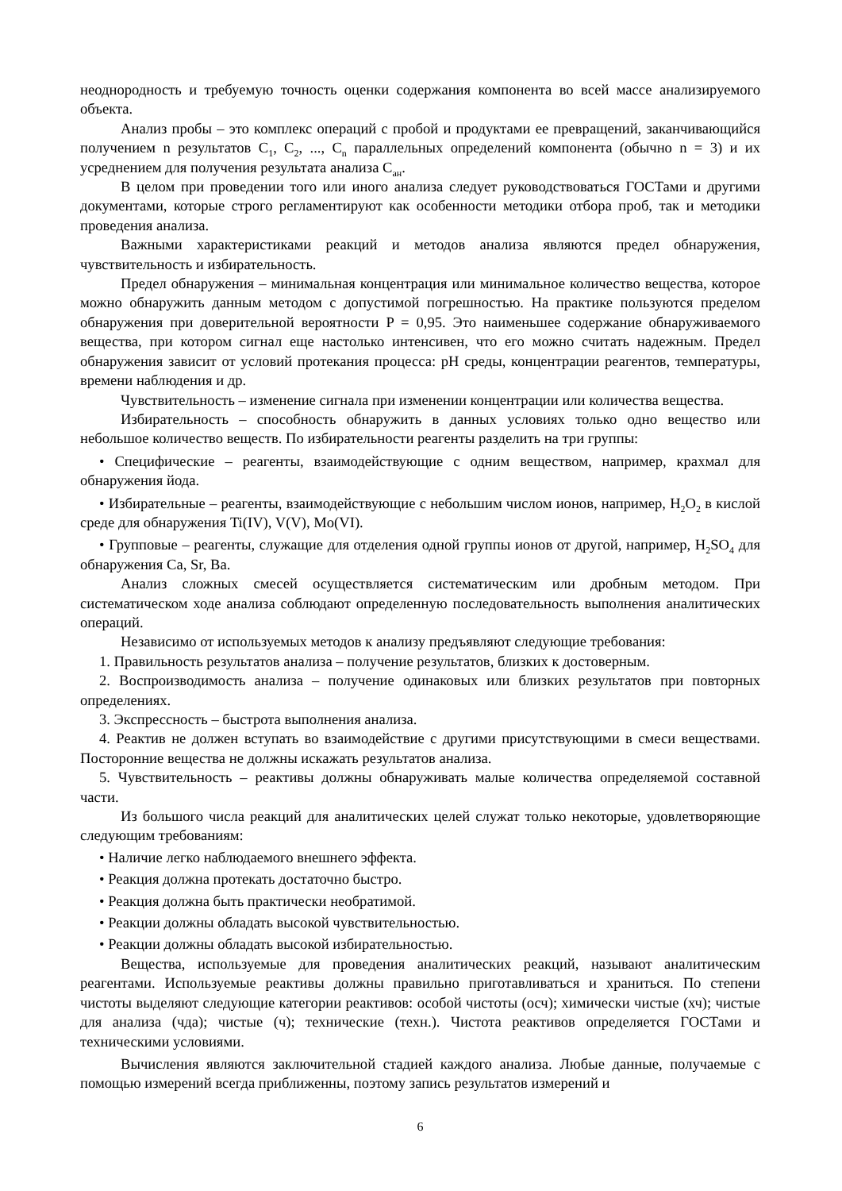неоднородность и требуемую точность оценки содержания компонента во всей массе анализируемого объекта.
Анализ пробы – это комплекс операций с пробой и продуктами ее превращений, заканчивающийся получением n результатов C<sub>1</sub>, C<sub>2</sub>, ..., C<sub>n</sub> параллельных определений компонента (обычно n = 3) и их усреднением для получения результата анализа C<sub>ан</sub>.
В целом при проведении того или иного анализа следует руководствоваться ГОСТами и другими документами, которые строго регламентируют как особенности методики отбора проб, так и методики проведения анализа.
Важными характеристиками реакций и методов анализа являются предел обнаружения, чувствительность и избирательность.
Предел обнаружения – минимальная концентрация или минимальное количество вещества, которое можно обнаружить данным методом с допустимой погрешностью. На практике пользуются пределом обнаружения при доверительной вероятности P = 0,95. Это наименьшее содержание обнаруживаемого вещества, при котором сигнал еще настолько интенсивен, что его можно считать надежным. Предел обнаружения зависит от условий протекания процесса: pH среды, концентрации реагентов, температуры, времени наблюдения и др.
Чувствительность – изменение сигнала при изменении концентрации или количества вещества.
Избирательность – способность обнаружить в данных условиях только одно вещество или небольшое количество веществ. По избирательности реагенты разделить на три группы:
• Специфические – реагенты, взаимодействующие с одним веществом, например, крахмал для обнаружения йода.
• Избирательные – реагенты, взаимодействующие с небольшим числом ионов, например, H<sub>2</sub>O<sub>2</sub> в кислой среде для обнаружения Ti(IV), V(V), Mo(VI).
• Групповые – реагенты, служащие для отделения одной группы ионов от другой, например, H<sub>2</sub>SO<sub>4</sub> для обнаружения Ca, Sr, Ba.
Анализ сложных смесей осуществляется систематическим или дробным методом. При систематическом ходе анализа соблюдают определенную последовательность выполнения аналитических операций.
Независимо от используемых методов к анализу предъявляют следующие требования:
1. Правильность результатов анализа – получение результатов, близких к достоверным.
2. Воспроизводимость анализа – получение одинаковых или близких результатов при повторных определениях.
3. Экспрессность – быстрота выполнения анализа.
4. Реактив не должен вступать во взаимодействие с другими присутствующими в смеси веществами. Посторонние вещества не должны искажать результатов анализа.
5. Чувствительность – реактивы должны обнаруживать малые количества определяемой составной части.
Из большого числа реакций для аналитических целей служат только некоторые, удовлетворяющие следующим требованиям:
• Наличие легко наблюдаемого внешнего эффекта.
• Реакция должна протекать достаточно быстро.
• Реакция должна быть практически необратимой.
• Реакции должны обладать высокой чувствительностью.
• Реакции должны обладать высокой избирательностью.
Вещества, используемые для проведения аналитических реакций, называют аналитическим реагентами. Используемые реактивы должны правильно приготавливаться и храниться. По степени чистоты выделяют следующие категории реактивов: особой чистоты (осч); химически чистые (хч); чистые для анализа (чда); чистые (ч); технические (техн.). Чистота реактивов определяется ГОСТами и техническими условиями.
Вычисления являются заключительной стадией каждого анализа. Любые данные, получаемые с помощью измерений всегда приближенны, поэтому запись результатов измерений и
6